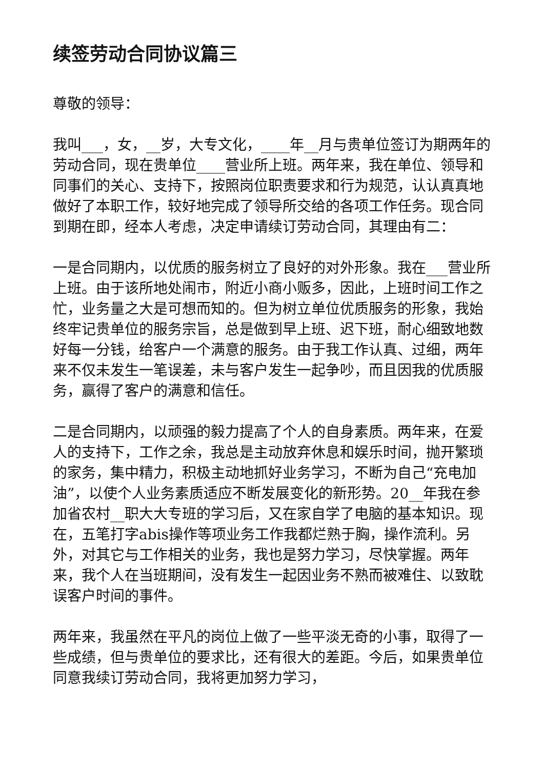续签劳动合同协议篇三
尊敬的领导：
我叫___，女，__岁，大专文化，____年__月与贵单位签订为期两年的劳动合同，现在贵单位____营业所上班。两年来，我在单位、领导和同事们的关心、支持下，按照岗位职责要求和行为规范，认认真真地做好了本职工作，较好地完成了领导所交给的各项工作任务。现合同到期在即，经本人考虑，决定申请续订劳动合同，其理由有二：
一是合同期内，以优质的服务树立了良好的对外形象。我在___营业所上班。由于该所地处闹市，附近小商小贩多，因此，上班时间工作之忙，业务量之大是可想而知的。但为树立单位优质服务的形象，我始终牢记贵单位的服务宗旨，总是做到早上班、迟下班，耐心细致地数好每一分钱，给客户一个满意的服务。由于我工作认真、过细，两年来不仅未发生一笔误差，未与客户发生一起争吵，而且因我的优质服务，赢得了客户的满意和信任。
二是合同期内，以顽强的毅力提高了个人的自身素质。两年来，在爱人的支持下，工作之余，我总是主动放弃休息和娱乐时间，抛开繁琐的家务，集中精力，积极主动地抓好业务学习，不断为自己“充电加油”，以使个人业务素质适应不断发展变化的新形势。20__年我在参加省农村__职大大专班的学习后，又在家自学了电脑的基本知识。现在，五笔打字abis操作等项业务工作我都烂熟于胸，操作流利。另外，对其它与工作相关的业务，我也是努力学习，尽快掌握。两年来，我个人在当班期间，没有发生一起因业务不熟而被难住、以致耽误客户时间的事件。
两年来，我虽然在平凡的岗位上做了一些平淡无奇的小事，取得了一些成绩，但与贵单位的要求比，还有很大的差距。今后，如果贵单位同意我续订劳动合同，我将更加努力学习，